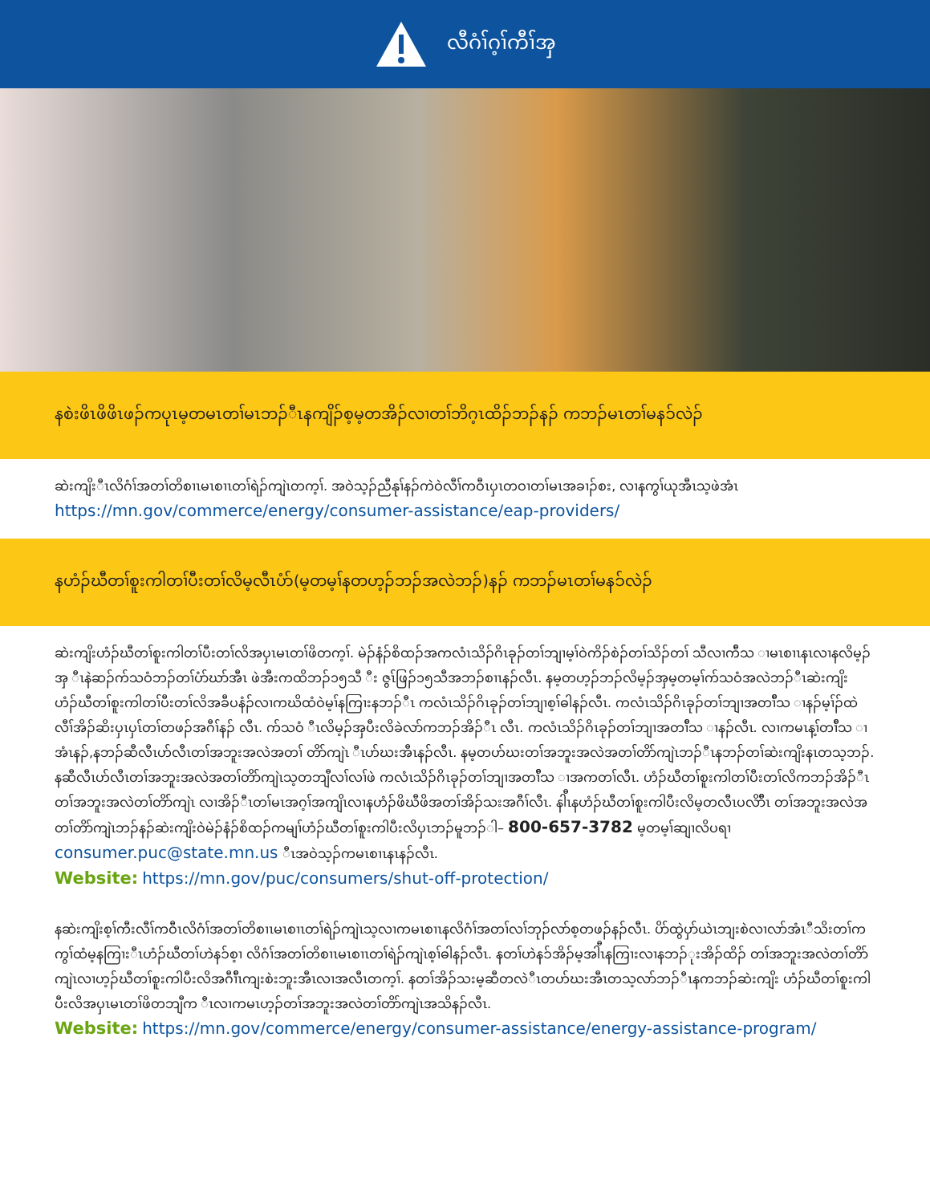လီဂံၢ်ဂ့ၢ်ကီၢ်အှ
နစဲးဖိၤဖိဖိၤဖၣ်ကပုၤမ့တမၤတၢ်မၤဘၣ်ီၤနကျိၣ်စ့မ့တအိၣ်လၢတၢ်ဘိဂ့ၤထိၣ်ဘၣ်နၣ် ကဘၣ်မၤတၢ်မနၥ်လဲၣ်
ဆဲးကျိးီၤလိဂံၢ်အတၢ်တိစၢၤမၤစၢၤတၢ်ရဲၣ်ကျဲၤတက့ၢ်. အဝဲသ့ၣ်ညီနုၢ်နၣ်ကဲဝဲလီၢ်ကဝီၤပှၤတဝၢတၢ်မၤအခၢၣ်စး, လၢနကွၢ်ယုအီၤသ့ဖဲအံၤ
https://mn.gov/commerce/energy/consumer-assistance/eap-providers/
နဟံၣ်ဃီတၢ်စူးကါတၢ်ပီးတၢ်လိမ့လီၤပံာ်(မ့တမ့ၢ်နတဟ့ၣ်ဘၣ်အလဲဘၣ်)နၣ် ကဘၣ်မၤတၢ်မနၥ်လဲၣ်
ဆဲးကျိးဟံၣ်ဃီတၢ်စူးကါတၢ်ပီးတၢ်လိအပှၤမၤတၢ်ဖိတက့ၢ်. မဲၣ်နံၣ်စိထၣ်အကလံၤသိၣ်ဂိၤခုၣ်တၢ်ဘျၢမ့ၢ်ဝဲကိၣ်စဲၣ်တၢ်သိၣ်တၢ် သီလၢက်ီသ ၢမၤစၢၤနၤလၢနလိမ့ၣ်အှ ီၤနဲဆၣ်က်သဝံဘၣ်တၢ်ပံာ်ဃာ်အီၤ ဖဲအီးကထိဘၣ်၁၅သီ ီး ဇွၤ်ဖြၣ်၁၅သီအဘၣ်စၢၤနၣ်လီၤ. နမ့တဟ့ၣ်ဘၣ်လိမ့ၣ်အှမ့တမ့ၢ်က်သဝံအလဲဘၣ်ီၤဆဲးကျိး ဟံၣ်ဃီတၢ်စူးကါတၢ်ပီးတၢ်လိအခီပနံၣ်လၢကဃိထံဝဲမ့ၢ်နကြၢးနဘၣ်ီၤ ကလံၤသိၣ်ဂိၤခုၣ်တၢ်ဘျၢစ့ၢ်ဓါနၣ်လီၤ. ကလံၤသိၣ်ဂိၤခုၣ်တၢ်ဘျၢအတၢ်ီသ ၢနၣ်မ့ၢ်ၣ်ထဲလီၢ်အိၣ်ဆိးပှၤပှၤ်တၢ်တဖၣ်အဂီၢ်နၣ် လီၤ. က်သဝံ ီၤလိမ့ၣ်အှပီးလိခဲလာ်ကဘၣ်အိၣ်ီၤ လီၤ. ကလံၤသိၣ်ဂိၤခုၣ်တၢ်ဘျၢအတၢ်ီသ ၢနၣ်လီၤ. လၢကမၤန့ၢ်တၢ်ီသ ၢအံၤနၣ်,နဘၣ်ဆီလီၤဟ်လီၤတၢ်အဘူးအလဲအတၢ် တိာ်ကျဲၤ ီၤဟ်ဃးအီၤနၣ်လီၤ. နမ့တဟ်ဃးတၢ်အဘူးအလဲအတၢ်တိာ်ကျဲၤဘၣ်ီၤနဘၣ်တၢ်ဆဲးကျိးနၤတသ့ဘၣ်. နဆီလီၤဟ်လီၤတၢ်အဘူးအလဲအတၢ်တိာ်ကျဲၤသ့တဘျီလၢ်လၢ်ဖဲ ကလံၤသိၣ်ဂိၤခုၣ်တၢ်ဘျၢအတၢ်ီသ ၢအကတၢ်လီၤ. ဟံၣ်ဃီတၢ်စူးကါတၢ်ပီးတၢ်လိကဘၣ်အိၣ်ီၤတၢ်အဘူးအလဲတၢ်တိာ်ကျဲၤ လၢအိၣ်ီၤတၢ်မၤအဂ့ၢ်အကျိၤလၢနဟံၣ်ဖိဃီဖိအတၢ်အိၣ်သးအဂီၢ်လီၤ. နါီၤနဟံၣ်ဃီတၢ်စူးကါပီးလိမ့တလီၤပလိာ်ီၤ တၢ်အဘူးအလဲအတၢ်တိာ်ကျဲၤဘၣ်နၣ်ဆဲးကျိးဝဲမဲၣ်နံၣ်စိထၣ်ကမျၢ်ဟံၣ်ဃီတၢ်စူးကါပီးလိပှၤဘၣ်မူဘၣ်ါ– 800-657-3782 မ့တမ့ၢ်ဆျၢလိပရၢ consumer.puc@state.mn.us ီၤအဝဲသ့ၣ်ကမၤစၢၤနၤနၣ်လီၤ.
Website: https://mn.gov/puc/consumers/shut-off-protection/
နဆဲးကျိးစ့ၢ်ကီးလီၢ်ကဝီၤလိဂံၢ်အတၢ်တိစၢၤမၤစၢၤတၢ်ရဲၣ်ကျဲၤသ့လၢကမၤစၢၤနလိဂံၢ်အတၢ်လၢ်ဘုၣ်လာ်စ့တဖၣ်နၣ်လီၤ. ပိာ်ထွဲပှာ်ယဲၤဘျးစဲလၢလာ်အံၤီသိးတၢ်ကကွၢ်ထံမ့နကြၢးီၤဟံၣ်ဃီတၢ်ဟဲနၥ်စ့ၢ လိဂံၢ်အတၢ်တိစၢၤမၤစၢၤတၢ်ရဲၣ်ကျဲၤစ့ၢ်ဓါနၣ်လီၤ. နတၢ်ဟဲနၥ်အိၣ်မ့အါီၤနကြၢးလၢနဘၣ်ုးအိၣ်ထိၣ် တၢ်အဘူးအလဲတၢ်တိာ်ကျဲၤလၢဟ့ၣ်ဃီတၢ်စူးကါပီးလိအဂီၢ်ီၤကျးစဲးဘူးအီၤလၢအလီၤတက့ၢ်. နတၢ်အိၣ်သးမ့ဆီတလဲီၤတဟ်ဃးအီၤတသ့လာ်ဘၣ်ီၤနကဘၣ်ဆဲးကျိး ဟံၣ်ဃီတၢ်စူးကါပီးလိအပှၤမၤတၢ်ဖိတဘျီက ီၤလၢကမၤဟ့ၣ်တၢ်အဘူးအလဲတၢ်တိာ်ကျဲၤအသိနၣ်လီၤ.
Website: https://mn.gov/commerce/energy/consumer-assistance/energy-assistance-program/